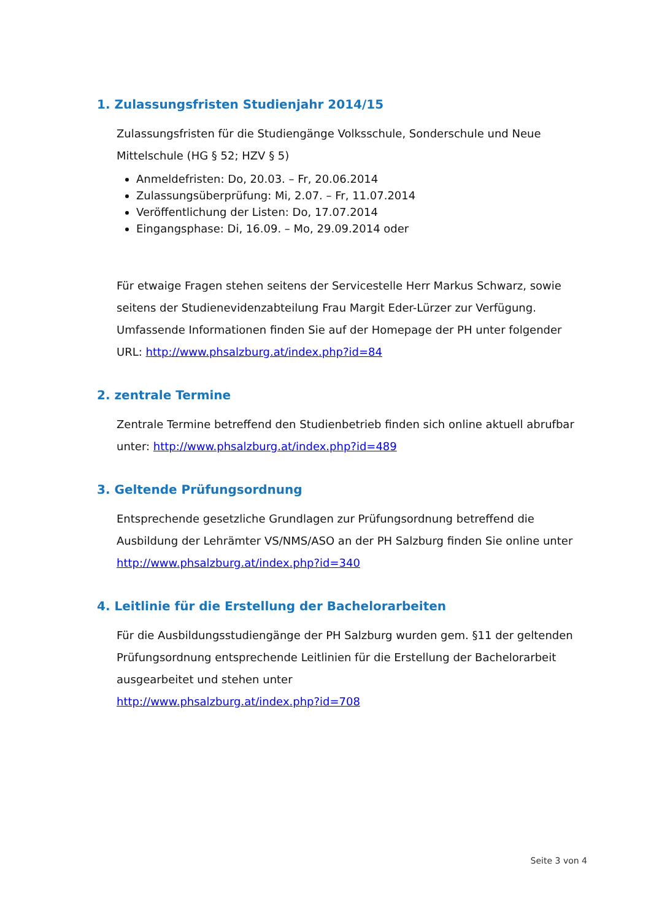1. Zulassungsfristen Studienjahr 2014/15
Zulassungsfristen für die Studiengänge Volksschule, Sonderschule und Neue Mittelschule (HG § 52; HZV § 5)
Anmeldefristen: Do, 20.03. – Fr, 20.06.2014
Zulassungsüberprüfung: Mi, 2.07. – Fr, 11.07.2014
Veröffentlichung der Listen: Do, 17.07.2014
Eingangsphase: Di, 16.09. – Mo, 29.09.2014 oder
Für etwaige Fragen stehen seitens der Servicestelle Herr Markus Schwarz, sowie seitens der Studienevidenzabteilung Frau Margit Eder-Lürzer zur Verfügung.
Umfassende Informationen finden Sie auf der Homepage der PH unter folgender URL: http://www.phsalzburg.at/index.php?id=84
2. zentrale Termine
Zentrale Termine betreffend den Studienbetrieb finden sich online aktuell abrufbar unter: http://www.phsalzburg.at/index.php?id=489
3. Geltende Prüfungsordnung
Entsprechende gesetzliche Grundlagen zur Prüfungsordnung betreffend die Ausbildung der Lehrämter VS/NMS/ASO an der PH Salzburg finden Sie online unter http://www.phsalzburg.at/index.php?id=340
4. Leitlinie für die Erstellung der Bachelorarbeiten
Für die Ausbildungsstudiengänge der PH Salzburg wurden gem. §11 der geltenden Prüfungsordnung entsprechende Leitlinien für die Erstellung der Bachelorarbeit ausgearbeitet und stehen unter
http://www.phsalzburg.at/index.php?id=708
Seite 3 von 4